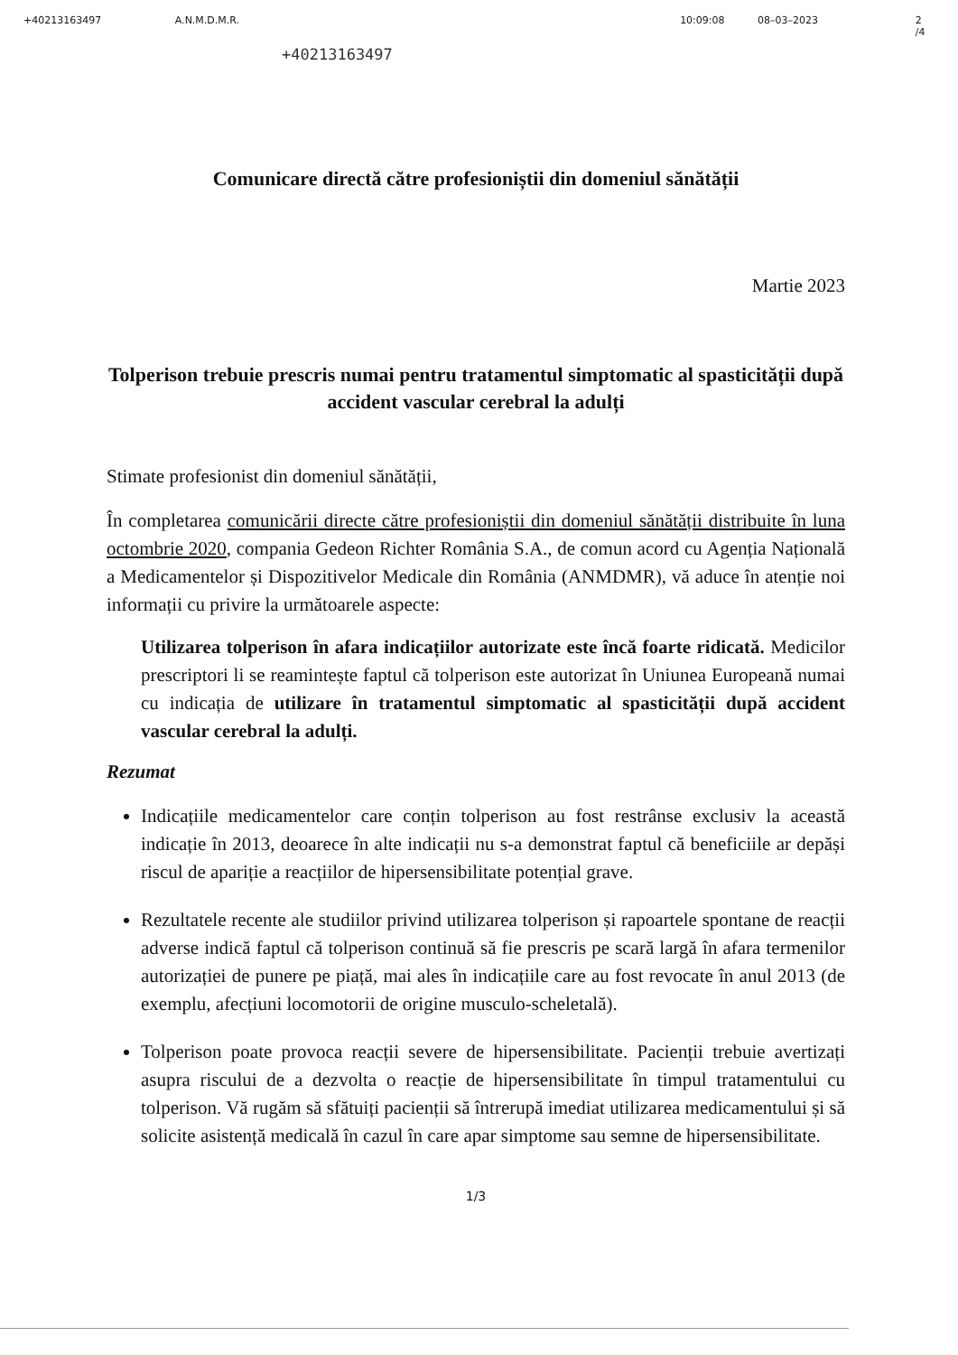+40213163497 A.N.M.D.M.R. 10:09:08 08–03–2023 2 /4
+40213163497
Comunicare directă către profesioniștii din domeniul sănătății
Martie 2023
Tolperison trebuie prescris numai pentru tratamentul simptomatic al spasticității după accident vascular cerebral la adulți
Stimate profesionist din domeniul sănătății,
În completarea comunicării directe către profesioniștii din domeniul sănătății distribuite în luna octombrie 2020, compania Gedeon Richter România S.A., de comun acord cu Agenția Națională a Medicamentelor și Dispozitivelor Medicale din România (ANMDMR), vă aduce în atenție noi informații cu privire la următoarele aspecte:
Utilizarea tolperison în afara indicațiilor autorizate este încă foarte ridicată. Medicilor prescriptori li se reamintește faptul că tolperison este autorizat în Uniunea Europeană numai cu indicația de utilizare în tratamentul simptomatic al spasticității după accident vascular cerebral la adulți.
Rezumat
Indicațiile medicamentelor care conțin tolperison au fost restrânse exclusiv la această indicație în 2013, deoarece în alte indicații nu s-a demonstrat faptul că beneficiile ar depăși riscul de apariție a reacțiilor de hipersensibilitate potențial grave.
Rezultatele recente ale studiilor privind utilizarea tolperison și rapoartele spontane de reacții adverse indică faptul că tolperison continuă să fie prescris pe scară largă în afara termenilor autorizației de punere pe piață, mai ales în indicațiile care au fost revocate în anul 2013 (de exemplu, afecțiuni locomotorii de origine musculo-scheletală).
Tolperison poate provoca reacții severe de hipersensibilitate. Pacienții trebuie avertizați asupra riscului de a dezvolta o reacție de hipersensibilitate în timpul tratamentului cu tolperison. Vă rugăm să sfătuiți pacienții să întrerupă imediat utilizarea medicamentului și să solicite asistență medicală în cazul în care apar simptome sau semne de hipersensibilitate.
1/3